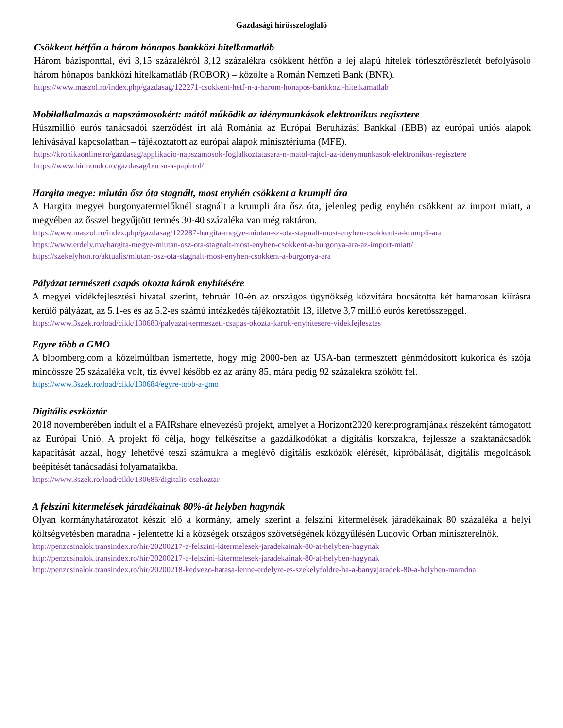Gazdasági hírösszefoglaló
Csökkent hétfőn a három hónapos bankközi hitelkamatláb
Három bázisponttal, évi 3,15 százalékról 3,12 százalékra csökkent hétfőn a lej alapú hitelek törlesztőrészletét befolyásoló három hónapos bankközi hitelkamatláb (ROBOR) – közölte a Román Nemzeti Bank (BNR).
https://www.maszol.ro/index.php/gazdasag/122271-csokkent-hetf-n-a-harom-honapos-bankkozi-hitelkamatlab
Mobilalkalmazás a napszámosokért: mától működik az idénymunkások elektronikus regisztere
Húszmillió eurós tanácsadói szerződést írt alá Románia az Európai Beruházási Bankkal (EBB) az európai uniós alapok lehívásával kapcsolatban – tájékoztatott az európai alapok minisztériuma (MFE).
https://kronikaonline.ro/gazdasag/applikacio-napszamosok-foglalkoztatasara-n-matol-rajtol-az-idenymunkasok-elektronikus-regisztere
https://www.hirmondo.ro/gazdasag/bucsu-a-papirtol/
Hargita megye: miután ősz óta stagnált, most enyhén csökkent a krumpli ára
A Hargita megyei burgonyatermelőknél stagnált a krumpli ára ősz óta, jelenleg pedig enyhén csökkent az import miatt, a megyében az ősszel begyűjtött termés 30-40 százaléka van még raktáron.
https://www.maszol.ro/index.php/gazdasag/122287-hargita-megye-miutan-sz-ota-stagnalt-most-enyhen-csokkent-a-krumpli-ara
https://www.erdely.ma/hargita-megye-miutan-osz-ota-stagnalt-most-enyhen-csokkent-a-burgonya-ara-az-import-miatt/
https://szekelyhon.ro/aktualis/miutan-osz-ota-stagnalt-most-enyhen-csokkent-a-burgonya-ara
Pályázat természeti csapás okozta károk enyhítésére
A megyei vidékfejlesztési hivatal szerint, február 10-én az országos ügynökség közvitára bocsátotta két hamarosan kiírásra kerülő pályázat, az 5.1-es és az 5.2-es számú intézkedés tájékoztatóit 13, illetve 3,7 millió eurós keretösszeggel.
https://www.3szek.ro/load/cikk/130683/palyazat-termeszeti-csapas-okozta-karok-enyhitesere-videkfejlesztes
Egyre több a GMO
A bloomberg.com a közelmúltban ismertette, hogy míg 2000-ben az USA-ban termesztett génmódosított kukorica és szója mindössze 25 százaléka volt, tíz évvel később ez az arány 85, mára pedig 92 százalékra szökött fel.
https://www.3szek.ro/load/cikk/130684/egyre-tobb-a-gmo
Digitális eszköztár
2018 novemberében indult el a FAIRshare elnevezésű projekt, amelyet a Horizont2020 keretprogramjának részeként támogatott az Európai Unió. A projekt fő célja, hogy felkészítse a gazdálkodókat a digitális korszakra, fejlessze a szaktanácsadók kapacitását azzal, hogy lehetővé teszi számukra a meglévő digitális eszközök elérését, kipróbálását, digitális megoldások beépítését tanácsadási folyamataikba.
https://www.3szek.ro/load/cikk/130685/digitalis-eszkoztar
A felszíni kitermelések járadékainak 80%-át helyben hagynák
Olyan kormányhatározatot készít elő a kormány, amely szerint a felszíni kitermelések járadékainak 80 százaléka a helyi költségvetésben maradna - jelentette ki a községek országos szövetségének közgyűlésén Ludovic Orban miniszterelnök.
http://penzcsinalok.transindex.ro/hir/20200217-a-felszini-kitermelesek-jaradekainak-80-at-helyben-hagynak
http://penzcsinalok.transindex.ro/hir/20200217-a-felszini-kitermelesek-jaradekainak-80-at-helyben-hagynak
http://penzcsinalok.transindex.ro/hir/20200218-kedvezo-hatasa-lenne-erdelyre-es-szekelyfoldre-ha-a-banyajaradek-80-a-helyben-maradna